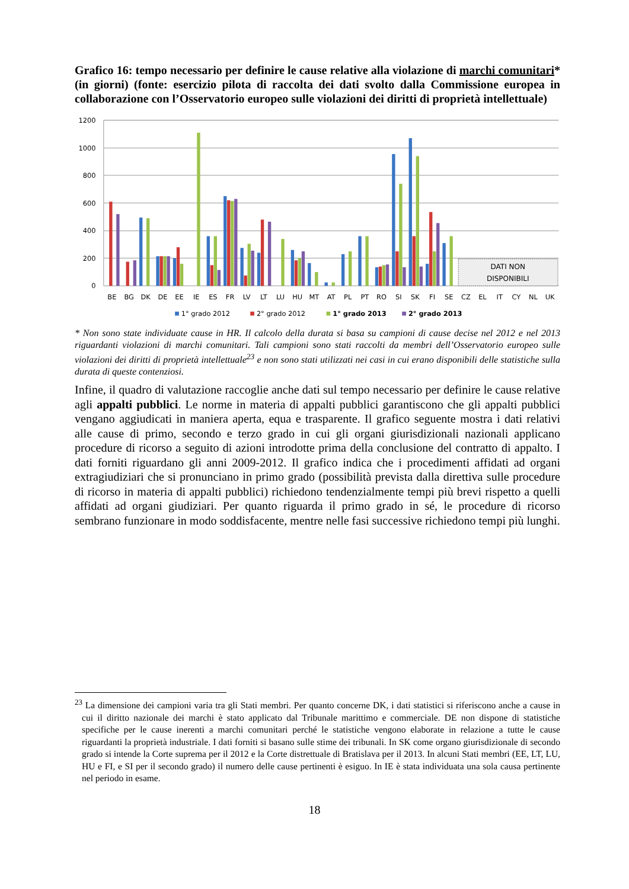Grafico 16: tempo necessario per definire le cause relative alla violazione di marchi comunitari* (in giorni) (fonte: esercizio pilota di raccolta dei dati svolto dalla Commissione europea in collaborazione con l’Osservatorio europeo sulle violazioni dei diritti di proprietà intellettuale)
1200
1000
800
600
400
200
0
DATI NON
DISPONIBILI
BE
BG
DK
DE
EE
IE
ES
FR
LV
LT
LU
HU
MT
AT
PL
PT
RO
SI
SK
FI
SE
CZ
EL
IT
CY
NL
UK
1° grado 2012
2° grado 2012
1° grado 2013
2° grado 2013
* Non sono state individuate cause in HR. Il calcolo della durata si basa su campioni di cause decise nel 2012 e nel 2013 riguardanti violazioni di marchi comunitari. Tali campioni sono stati raccolti da membri dell’Osservatorio europeo sulle violazioni dei diritti di proprietà intellettuale<sup>23</sup> e non sono stati utilizzati nei casi in cui erano disponibili delle statistiche sulla durata di queste contenziosi.
Infine, il quadro di valutazione raccoglie anche dati sul tempo necessario per definire le cause relative agli appalti pubblici. Le norme in materia di appalti pubblici garantiscono che gli appalti pubblici vengano aggiudicati in maniera aperta, equa e trasparente. Il grafico seguente mostra i dati relativi alle cause di primo, secondo e terzo grado in cui gli organi giurisdizionali nazionali applicano procedure di ricorso a seguito di azioni introdotte prima della conclusione del contratto di appalto. I dati forniti riguardano gli anni 2009-2012. Il grafico indica che i procedimenti affidati ad organi extragiudiziari che si pronunciano in primo grado (possibilità prevista dalla direttiva sulle procedure di ricorso in materia di appalti pubblici) richiedono tendenzialmente tempi più brevi rispetto a quelli affidati ad organi giudiziari. Per quanto riguarda il primo grado in sé, le procedure di ricorso sembrano funzionare in modo soddisfacente, mentre nelle fasi successive richiedono tempi più lunghi.
<sup>23</sup> La dimensione dei campioni varia tra gli Stati membri. Per quanto concerne DK, i dati statistici si riferiscono anche a cause in cui il diritto nazionale dei marchi è stato applicato dal Tribunale marittimo e commerciale. DE non dispone di statistiche specifiche per le cause inerenti a marchi comunitari perché le statistiche vengono elaborate in relazione a tutte le cause riguardanti la proprietà industriale. I dati forniti si basano sulle stime dei tribunali. In SK come organo giurisdizionale di secondo grado si intende la Corte suprema per il 2012 e la Corte distrettuale di Bratislava per il 2013. In alcuni Stati membri (EE, LT, LU, HU e FI, e SI per il secondo grado) il numero delle cause pertinenti è esiguo. In IE è stata individuata una sola causa pertinente nel periodo in esame.
18